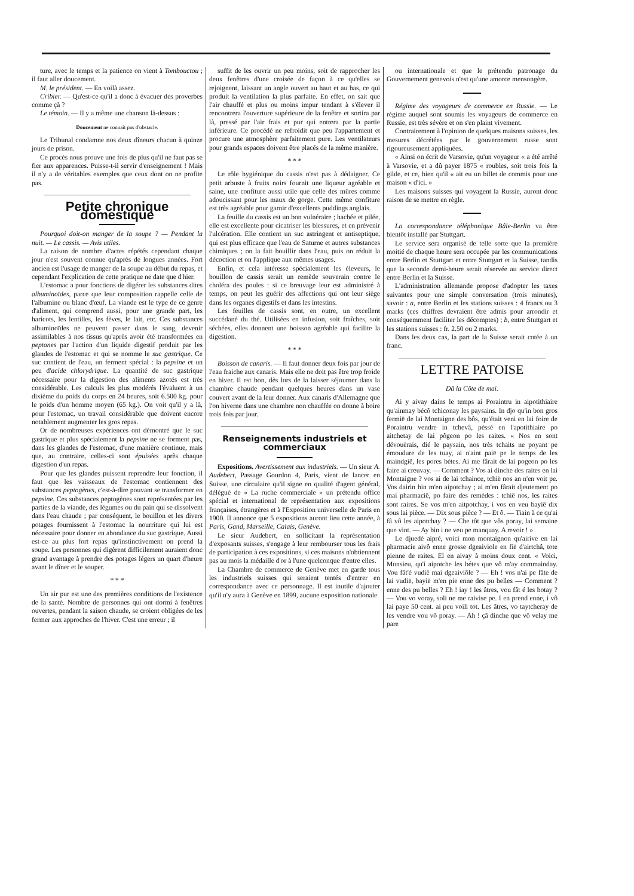ture, avec le temps et la patience on vient à Tombouctou ; il faut aller doucement.
M. le président. — En voilà assez.
Cribier. — Qu'est-ce qu'il a donc à évacuer des proverbes comme çà ?
Le témoin. — Il y a même une chanson là-dessus :
Doucement ne connaît pas d'obstacle.
Le Tribunal condamne nos deux dîneurs chacun à quinze jours de prison.
Ce procès nous prouve une fois de plus qu'il ne faut pas se fier aux apparences. Puisse-t-il servir d'enseignement ! Mais il n'y a de véritables exemples que ceux dont on ne profite pas.
Petite chronique domestique
Pourquoi doit-on manger de la soupe ? — Pendant la nuit. — Le cassis. — Avis utiles.
La raison de nombre d'actes répétés cependant chaque jour n'est souvent connue qu'après de longues années. Fort ancien est l'usage de manger de la soupe au début du repas, et cependant l'explication de cette pratique ne date que d'hier.
L'estomac a pour fonctions de digérer les substances dites albuminoïdes, parce que leur composition rappelle celle de l'albumine ou blanc d'œuf. La viande est le type de ce genre d'aliment, qui comprend aussi, pour une grande part, les haricots, les lentilles, les fèves, le lait, etc. Ces substances albuminoïdes ne peuvent passer dans le sang, devenir assimilables à nos tissus qu'après avoir été transformées en peptones par l'action d'un liquide digestif produit par les glandes de l'estomac et qui se nomme le suc gastrique. Ce suc contient de l'eau, un ferment spécial : la pepsine et un peu d'acide chlorydrique. La quantité de suc gastrique nécessaire pour la digestion des aliments azotés est très considérable. Les calculs les plus modérés l'évaluent à un dixième du poids du corps en 24 heures, soit 6.500 kg. pour le poids d'un homme moyen (65 kg.). On voit qu'il y a là, pour l'estomac, un travail considérable que doivent encore notablement augmenter les gros repas.
Or de nombreuses expériences ont démontré que le suc gastrique et plus spécialement la pepsine ne se forment pas, dans les glandes de l'estomac, d'une manière continue, mais que, au contraire, celles-ci sont épuisées après chaque digestion d'un repas.
Pour que les glandes puissent reprendre leur fonction, il faut que les vaisseaux de l'estomac contiennent des substances peptogènes, c'est-à-dire pouvant se transformer en pepsine. Ces substances peptogènes sont représentées par les parties de la viande, des légumes ou du pain qui se dissolvent dans l'eau chaude ; par conséquent, le bouillon et les divers potages fournissent à l'estomac la nourriture qui lui est nécessaire pour donner en abondance du suc gastrique. Aussi est-ce au plus fort repas qu'instinctivement on prend la soupe. Les personnes qui digèrent difficilement auraient donc grand avantage à prendre des potages légers un quart d'heure avant le dîner et le souper.
* * *
Un air pur est une des premières conditions de l'existence de la santé. Nombre de personnes qui ont dormi à fenêtres ouvertes, pendant la saison chaude, se croient obligées de les fermer aux approches de l'hiver. C'est une erreur ; il
suffit de les ouvrir un peu moins, soit de rapprocher les deux fenêtres d'une croisée de façon à ce qu'elles se rejoignent, laissant un angle ouvert au haut et au bas, ce qui produit la ventilation la plus parfaite. En effet, on sait que l'air chauffé et plus ou moins impur tendant à s'élever il rencontrera l'ouverture supérieure de la fenêtre et sortira par là, pressé par l'air frais et pur qui entrera par la partie inférieure. Ce procédé ne refroidit que peu l'appartement et procure une atmosphère parfaitement pure. Les ventilateurs pour grands espaces doivent être placés de la même manière.
* * *
Le rôle hygiénique du cassis n'est pas à dédaigner. Ce petit arbuste à fruits noirs fournit une liqueur agréable et saine, une confiture aussi utile que celle des mûres comme adoucissant pour les maux de gorge. Cette même confiture est très agréable pour garnir d'excellents puddings anglais.
La feuille du cassis est un bon vulnéraire ; hachée et pilée, elle est excellente pour cicatriser les blessures, et en prévenir l'ulcération. Elle contient un suc astringent et antiseptique, qui est plus efficace que l'eau de Saturne et autres substances chimiques ; on la fait bouillir dans l'eau, puis on réduit la décoction et on l'applique aux mêmes usages.
Enfin, et cela intéresse spécialement les éleveurs, le bouillon de cassis serait un remède souverain contre le choléra des poules : si ce breuvage leur est administré à temps, on peut les guérir des affections qui ont leur siège dans les organes digestifs et dans les intestins.
Les feuilles de cassis sont, en outre, un excellent succédané du thé. Utilisées en infusion, soit fraîches, soit séchées, elles donnent une boisson agréable qui facilite la digestion.
* * *
Boisson de canaris. — Il faut donner deux fois par jour de l'eau fraiche aux canaris. Mais elle ne doit pas être trop froide en hiver. Il est bon, dès lors de la laisser séjourner dans la chambre chaude pendant quelques heures dans un vase couvert avant de la leur donner. Aux canaris d'Allemagne que l'on hiverne dans une chambre non chauffée on donne à boire trois fois par jour.
Renseignements industriels et commerciaux
Expositions. Avertissement aux industriels. — Un sieur A. Audebert, Passage Gourdon 4, Paris, vient de lancer en Suisse, une circulaire qu'il signe en qualité d'agent général, délégué de « La ruche commerciale » un prétendu office spécial et international de représentation aux expositions françaises, étrangères et à l'Exposition universelle de Paris en 1900. Il annonce que 5 expositions auront lieu cette année, à Paris, Gand, Marseille, Calais, Genève.
Le sieur Audebert, en sollicitant la représentation d'exposants suisses, s'engage à leur rembourser tous les frais de participation à ces expositions, si ces maisons n'obtiennent pas au mois la médaille d'or à l'une quelconque d'entre elles.
La Chambre de commerce de Genève met en garde tous les industriels suisses qui seraient tentés d'entrer en correspondance avec ce personnage. Il est inutile d'ajouter qu'il n'y aura à Genève en 1899, aucune exposition nationale
ou internationale et que le prétendu patronage du Gouvernement genevois n'est qu'une amorce mensongère.
Régime des voyageurs de commerce en Russie. — Le régime auquel sont soumis les voyageurs de commerce en Russie, est très sévère et on s'en plaint vivement.
Contrairement à l'opinion de quelques maisons suisses, les mesures décrétées par le gouvernement russe sont rigoureusement appliquées.
« Ainsi on écrit de Varsovie, qu'un voyageur « a été arrêté à Varsovie, et a dû payer 1875 « roubles, soit trois fois la gilde, et ce, bien qu'il « ait eu un billet de commis pour une maison « d'ici. »
Les maisons suisses qui voyagent la Russie, auront donc raison de se mettre en règle.
La correspondance téléphonique Bâle-Berlin va être bientôt installé par Stuttgart.
Le service sera organisé de telle sorte que la première moitié de chaque heure sera occupée par les communications entre Berlin et Stuttgart et entre Stuttgart et la Suisse, tandis que la seconde demi-heure serait réservée au service direct entre Berlin et la Suisse.
L'administration allemande propose d'adopter les taxes suivantes pour une simple conversation (trois minutes), savoir : a, entre Berlin et les stations suisses : 4 francs ou 3 marks (ces chiffres devraient être admis pour arrondir et conséquemment faciliter les décomptes) ; b, entre Stuttgart et les stations suisses : fr. 2.50 ou 2 marks.
Dans les deux cas, la part de la Suisse serait cotée à un franc.
LETTRE PATOISE
Dâ la Côte de mai.
Ai y aivay dains le temps ai Poraintru in aipotithiaire qu'ainmay bécô tchiconay les paysains. In djo qu'in bon gros fermië de lai Montaigne des bôs, qu'était veni en lai foire de Poraintru vendre in tchevâ, pèssé en l'apotithiaire po aitchetay de lai pôgeon po les raites. « Nos en sont dévouërais, dié le paysain, nos très tchaits ne poyant pe émoudure de les tuay, ai n'aint paië pe le temps de les maindgië, les pores bétes. Ai me fârait de lai pogeon po les faire ai creuvay. — Comment ? Vos ai dinche des raites en lai Montaigne ? vos ai de lai tchaince, tchië nos an n'en voit pe. Vos dairin bin m'en aipotchay ; ai m'en fârait djeutement po mai pharmacië, po faire des remèdes : tchië nos, les raites sont raires. Se vos m'en aitpotchay, i vos en veu bayië dix sous lai pièce. — Dix sous pièce ? — Et ô. — Tiain à ce qu'ai fâ vô les aipotchay ? — Che tôt que vôs poray, lai semaine que vint. — Ay bin i ne veu pe manquay. A revoir ! »
Le djuedé aipré, voici mon montaignon qu'airive en lai pharmacie aivô enne grosse dgeaiviole en fië d'airtchâ, tote pienne de raites. El en aivay à moins doux cent. « Voici, Monsieu, qu'i aipotche les bétes que vô m'ay commainday. Vou fât'é vudië mai dgeaiviôle ? — Eh ! vos n'ai pe fâte de lai vudië, bayië m'en pie enne des pu belles — Comment ? enne des pu belles ? Eh ! iay ! les âtres, vou fât é les botay ? — Vou vo voray, soli ne me raivise pe. I en prend enne, i vô lai paye 50 cent. ai peu voili tot. Les âtres, vo taytcheray de les vendre vou vô poray. — Ah ! çâ dinche que vô velay me pare